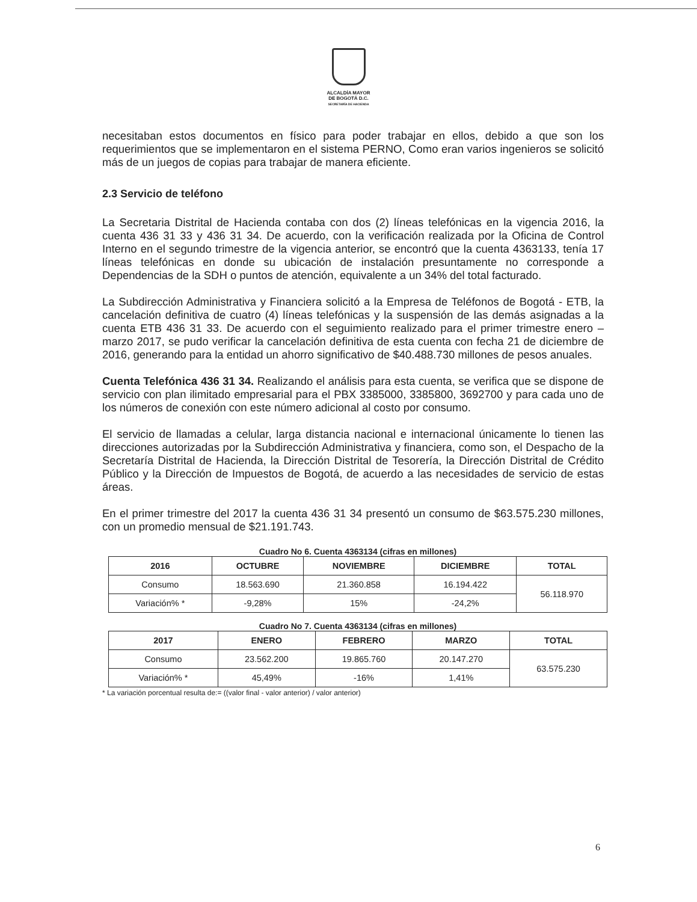ALCALDÍA MAYOR
DE BOGOTÁ D.C.
SECRETARÍA DE HACIENDA
necesitaban estos documentos en físico para poder trabajar en ellos, debido a que son los requerimientos que se implementaron en el sistema PERNO, Como eran varios ingenieros se solicitó más de un juegos de copias para trabajar de manera eficiente.
2.3 Servicio de teléfono
La Secretaria Distrital de Hacienda contaba con dos (2) líneas telefónicas en la vigencia 2016, la cuenta 436 31 33 y 436 31 34. De acuerdo, con la verificación realizada por la Oficina de Control Interno en el segundo trimestre de la vigencia anterior, se encontró que la cuenta 4363133, tenía 17 líneas telefónicas en donde su ubicación de instalación presuntamente no corresponde a Dependencias de la SDH o puntos de atención, equivalente a un 34% del total facturado.
La Subdirección Administrativa y Financiera solicitó a la Empresa de Teléfonos de Bogotá - ETB, la cancelación definitiva de cuatro (4) líneas telefónicas y la suspensión de las demás asignadas a la cuenta ETB 436 31 33. De acuerdo con el seguimiento realizado para el primer trimestre enero –marzo 2017, se pudo verificar la cancelación definitiva de esta cuenta con fecha 21 de diciembre de 2016, generando para la entidad un ahorro significativo de $40.488.730 millones de pesos anuales.
Cuenta Telefónica 436 31 34. Realizando el análisis para esta cuenta, se verifica que se dispone de servicio con plan ilimitado empresarial para el PBX 3385000, 3385800, 3692700 y para cada uno de los números de conexión con este número adicional al costo por consumo.
El servicio de llamadas a celular, larga distancia nacional e internacional únicamente lo tienen las direcciones autorizadas por la Subdirección Administrativa y financiera, como son, el Despacho de la Secretaría Distrital de Hacienda, la Dirección Distrital de Tesorería, la Dirección Distrital de Crédito Público y la Dirección de Impuestos de Bogotá, de acuerdo a las necesidades de servicio de estas áreas.
En el primer trimestre del 2017 la cuenta 436 31 34 presentó un consumo de $63.575.230 millones, con un promedio mensual de $21.191.743.
Cuadro No 6. Cuenta 4363134 (cifras en millones)
| 2016 | OCTUBRE | NOVIEMBRE | DICIEMBRE | TOTAL |
| --- | --- | --- | --- | --- |
| Consumo | 18.563.690 | 21.360.858 | 16.194.422 | 56.118.970 |
| Variación% * | -9,28% | 15% | -24,2% | |
Cuadro No 7. Cuenta 4363134 (cifras en millones)
| 2017 | ENERO | FEBRERO | MARZO | TOTAL |
| --- | --- | --- | --- | --- |
| Consumo | 23.562.200 | 19.865.760 | 20.147.270 | 63.575.230 |
| Variación% * | 45,49% | -16% | 1,41% | |
* La variación porcentual resulta de:= ((valor final - valor anterior) / valor anterior)
6